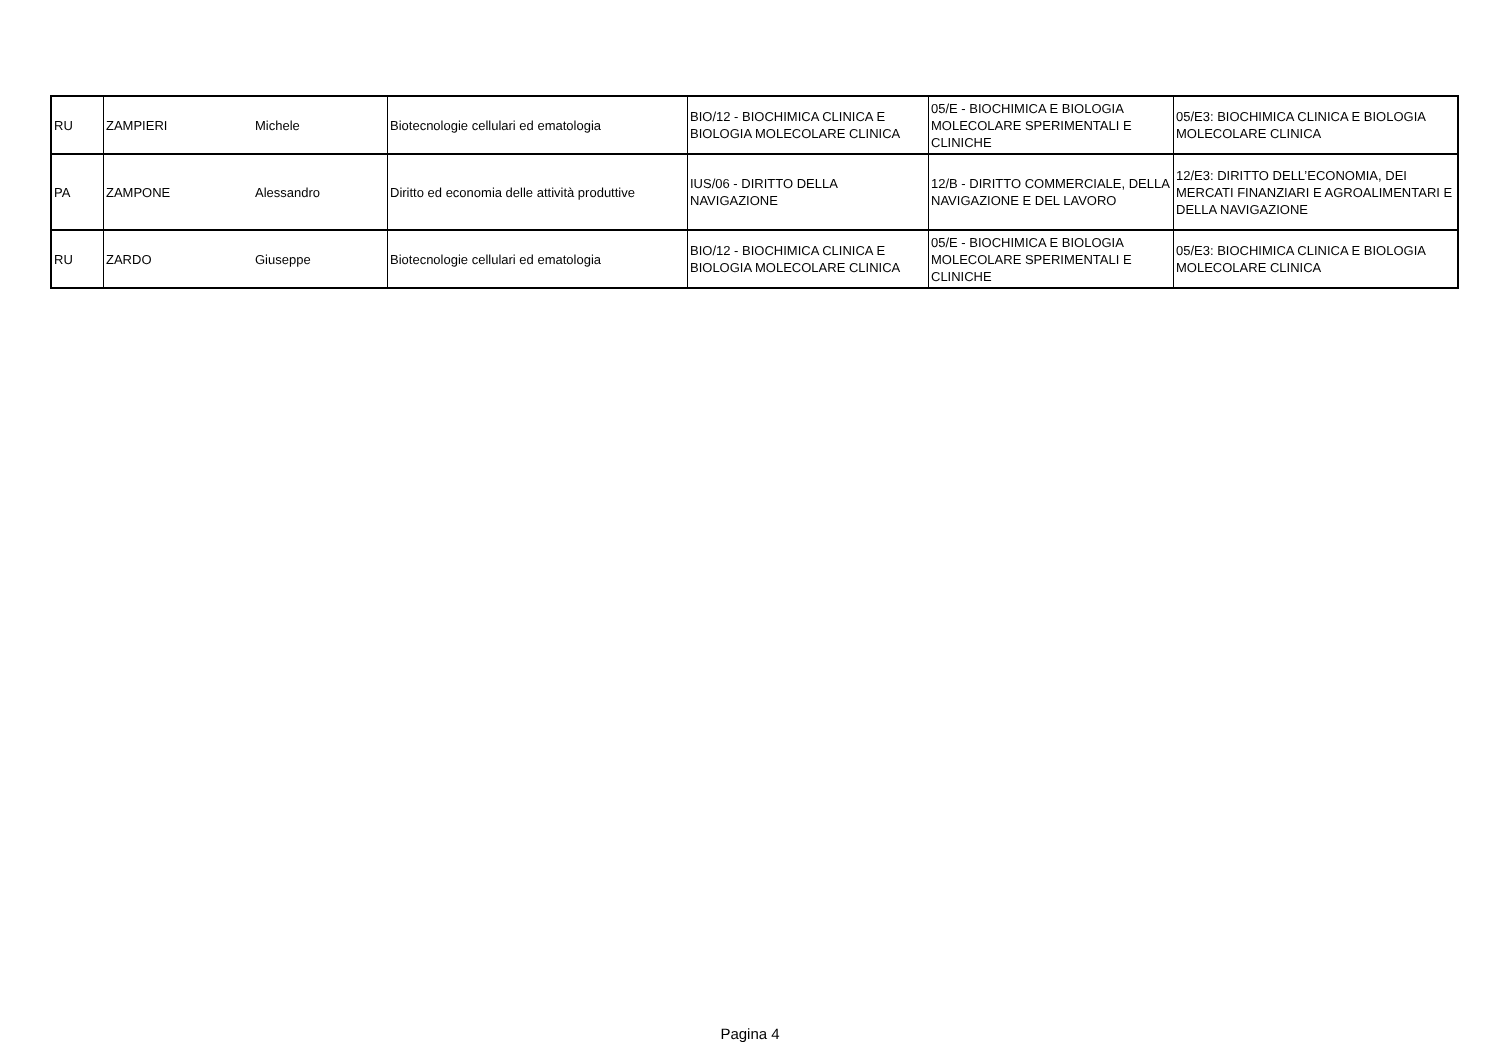| RU | ZAMPIERI | Michele | Biotecnologie cellulari ed ematologia | BIO/12 - BIOCHIMICA CLINICA E BIOLOGIA MOLECOLARE CLINICA | 05/E - BIOCHIMICA E BIOLOGIA MOLECOLARE SPERIMENTALI E CLINICHE | 05/E3: BIOCHIMICA CLINICA E BIOLOGIA MOLECOLARE CLINICA |
| PA | ZAMPONE | Alessandro | Diritto ed economia delle attività produttive | IUS/06 - DIRITTO DELLA NAVIGAZIONE | 12/B - DIRITTO COMMERCIALE, DELLA NAVIGAZIONE E DEL LAVORO | 12/E3: DIRITTO DELL’ECONOMIA, DEI MERCATI FINANZIARI E AGROALIMENTARI E DELLA NAVIGAZIONE |
| RU | ZARDO | Giuseppe | Biotecnologie cellulari ed ematologia | BIO/12 - BIOCHIMICA CLINICA E BIOLOGIA MOLECOLARE CLINICA | 05/E - BIOCHIMICA E BIOLOGIA MOLECOLARE SPERIMENTALI E CLINICHE | 05/E3: BIOCHIMICA CLINICA E BIOLOGIA MOLECOLARE CLINICA |
Pagina 4